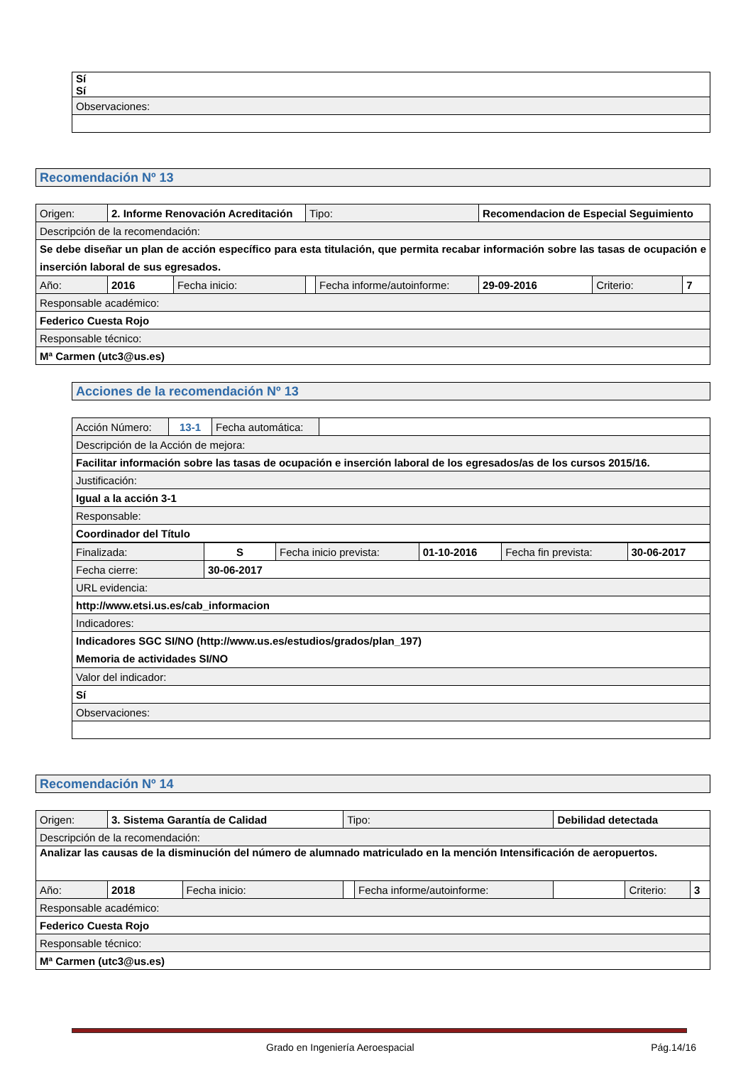| Sí Sí |
| Observaciones: |
Recomendación Nº 13
| Origen: | 2. Informe Renovación Acreditación | | | Tipo: | | Recomendacion de Especial Seguimiento | | |
| Descripción de la recomendación: | | | | | | | | |
| Se debe diseñar un plan de acción específico para esta titulación, que permita recabar información sobre las tasas de ocupación e inserción laboral de sus egresados. | | | | | | | | |
| Año: | | 2016 | Fecha inicio: | | Fecha informe/autoinforme: | 29-09-2016 | Criterio: | 7 |
| Responsable académico: | | | | | | | | |
| Federico Cuesta Rojo | | | | | | | | |
| Responsable técnico: | | | | | | | | |
| Mª Carmen (utc3@us.es) | | | | | | | | |
Acciones de la recomendación Nº 13
| Acción Número: | 13-1 | Fecha automática: | |
| Descripción de la Acción de mejora: | | | |
| Facilitar información sobre las tasas de ocupación e inserción laboral de los egresados/as de los cursos 2015/16. | | | |
| Justificación: | | | |
| Igual a la acción 3-1 | | | |
| Responsable: | | | |
| Coordinador del Título | | | |
| Finalizada: | S | Fecha inicio prevista: | 01-10-2016 | Fecha fin prevista: | 30-06-2017 |
| Fecha cierre: | 30-06-2017 | | | | |
| URL evidencia: | | | | | |
| http://www.etsi.us.es/cab_informacion | | | | | |
| Indicadores: | | | | | |
| Indicadores SGC SI/NO (http://www.us.es/estudios/grados/plan_197) Memoria de actividades SI/NO | | | | | |
| Valor del indicador: | | | | | |
| Sí | | | | | |
| Observaciones: | | | | | |
Recomendación Nº 14
| Origen: | 3. Sistema Garantía de Calidad | | | Tipo: | | Debilidad detectada | | |
| Descripción de la recomendación: | | | | | | | | |
| Analizar las causas de la disminución del número de alumnado matriculado en la mención Intensificación de aeropuertos. | | | | | | | | |
| Año: | | 2018 | Fecha inicio: | | Fecha informe/autoinforme: | | Criterio: | 3 |
| Responsable académico: | | | | | | | | |
| Federico Cuesta Rojo | | | | | | | | |
| Responsable técnico: | | | | | | | | |
| Mª Carmen (utc3@us.es) | | | | | | | | |
Grado en Ingeniería Aeroespacial Pág.14/16